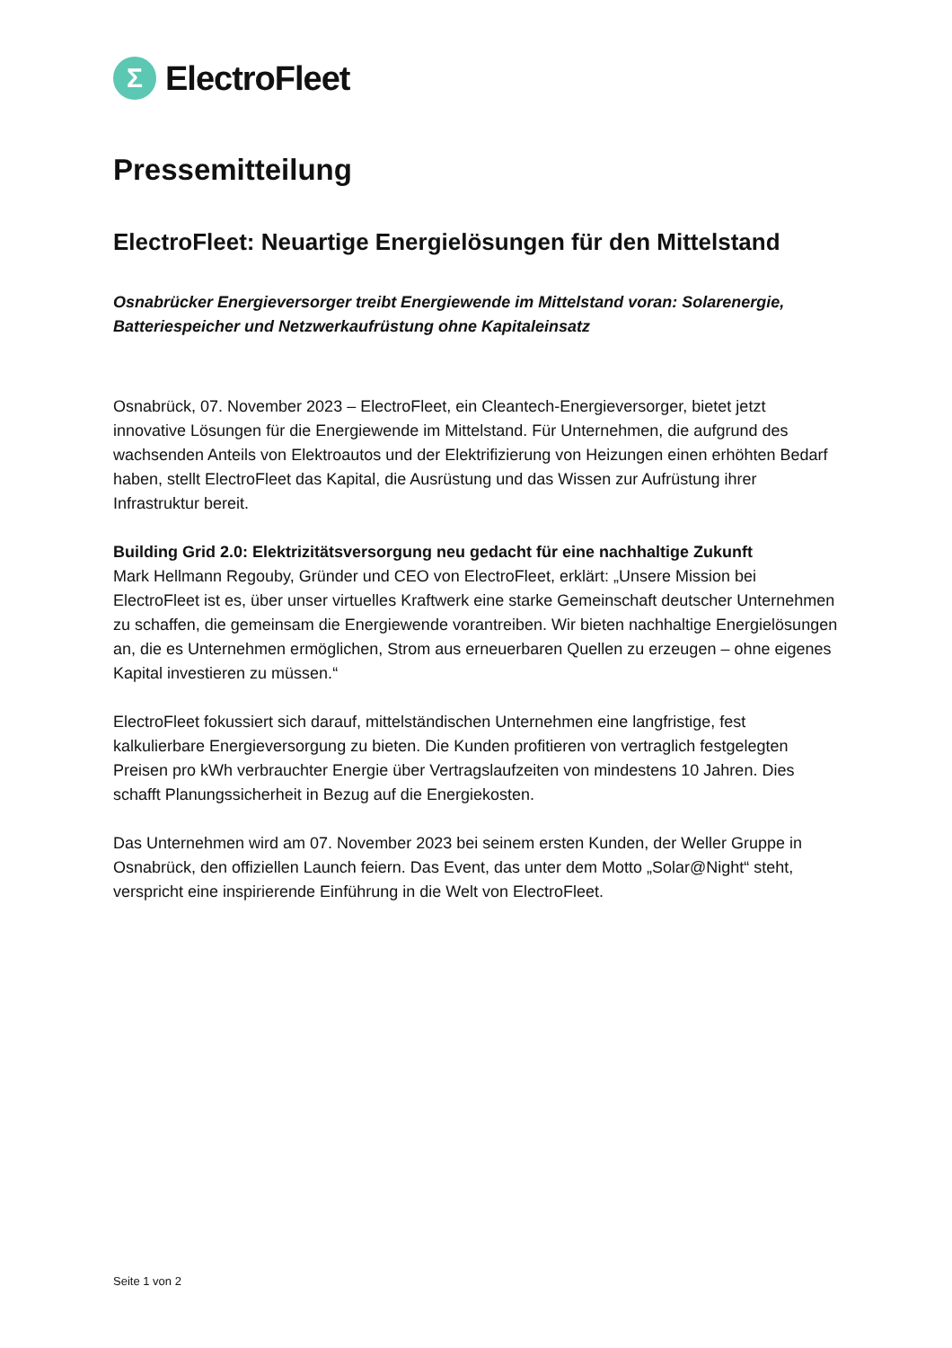Σ
ElectroFleet
Pressemitteilung
ElectroFleet: Neuartige Energielösungen für den Mittelstand
Osnabrücker Energieversorger treibt Energiewende im Mittelstand voran: Solarenergie, Batteriespeicher und Netzwerkaufrüstung ohne Kapitaleinsatz
Osnabrück, 07. November 2023 – ElectroFleet, ein Cleantech-Energieversorger, bietet jetzt innovative Lösungen für die Energiewende im Mittelstand. Für Unternehmen, die aufgrund des wachsenden Anteils von Elektroautos und der Elektrifizierung von Heizungen einen erhöhten Bedarf haben, stellt ElectroFleet das Kapital, die Ausrüstung und das Wissen zur Aufrüstung ihrer Infrastruktur bereit.
Building Grid 2.0: Elektrizitätsversorgung neu gedacht für eine nachhaltige Zukunft
Mark Hellmann Regouby, Gründer und CEO von ElectroFleet, erklärt: „Unsere Mission bei ElectroFleet ist es, über unser virtuelles Kraftwerk eine starke Gemeinschaft deutscher Unternehmen zu schaffen, die gemeinsam die Energiewende vorantreiben. Wir bieten nachhaltige Energielösungen an, die es Unternehmen ermöglichen, Strom aus erneuerbaren Quellen zu erzeugen – ohne eigenes Kapital investieren zu müssen.“
ElectroFleet fokussiert sich darauf, mittelständischen Unternehmen eine langfristige, fest kalkulierbare Energieversorgung zu bieten. Die Kunden profitieren von vertraglich festgelegten Preisen pro kWh verbrauchter Energie über Vertragslaufzeiten von mindestens 10 Jahren. Dies schafft Planungssicherheit in Bezug auf die Energiekosten.
Das Unternehmen wird am 07. November 2023 bei seinem ersten Kunden, der Weller Gruppe in Osnabrück, den offiziellen Launch feiern. Das Event, das unter dem Motto „Solar@Night“ steht, verspricht eine inspirierende Einführung in die Welt von ElectroFleet.
Seite 1 von 2